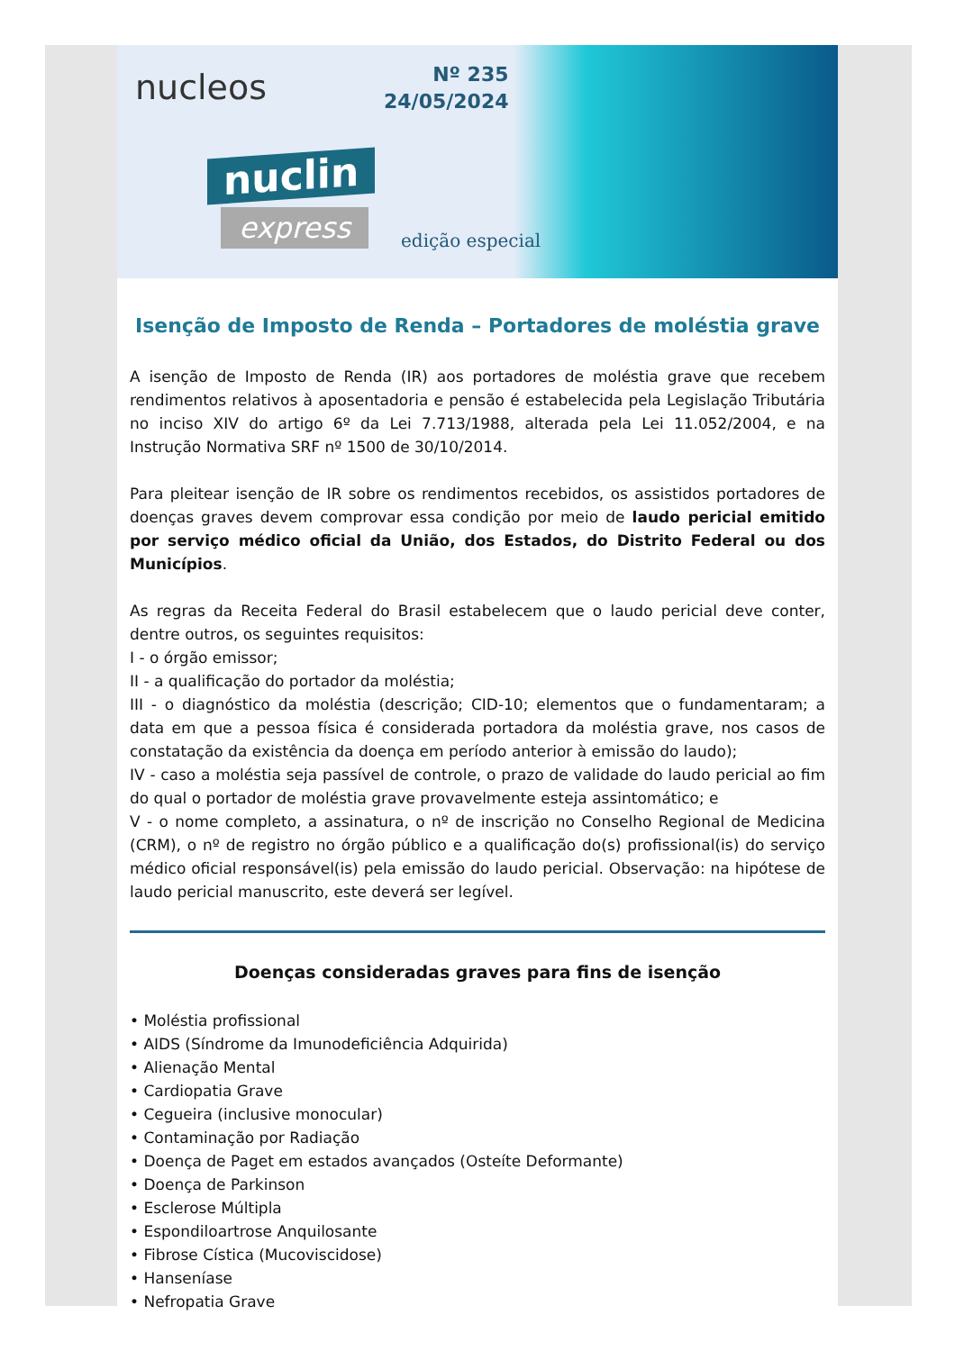nucleos
Nº 235
24/05/2024
nuclin
express edição especial
Isenção de Imposto de Renda – Portadores de moléstia grave
A isenção de Imposto de Renda (IR) aos portadores de moléstia grave que recebem rendimentos relativos à aposentadoria e pensão é estabelecida pela Legislação Tributária no inciso XIV do artigo 6º da Lei 7.713/1988, alterada pela Lei 11.052/2004, e na Instrução Normativa SRF nº 1500 de 30/10/2014.
Para pleitear isenção de IR sobre os rendimentos recebidos, os assistidos portadores de doenças graves devem comprovar essa condição por meio de laudo pericial emitido por serviço médico oficial da União, dos Estados, do Distrito Federal ou dos Municípios.
As regras da Receita Federal do Brasil estabelecem que o laudo pericial deve conter, dentre outros, os seguintes requisitos:
I - o órgão emissor;
II - a qualificação do portador da moléstia;
III - o diagnóstico da moléstia (descrição; CID-10; elementos que o fundamentaram; a data em que a pessoa física é considerada portadora da moléstia grave, nos casos de constatação da existência da doença em período anterior à emissão do laudo);
IV - caso a moléstia seja passível de controle, o prazo de validade do laudo pericial ao fim do qual o portador de moléstia grave provavelmente esteja assintomático; e
V - o nome completo, a assinatura, o nº de inscrição no Conselho Regional de Medicina (CRM), o nº de registro no órgão público e a qualificação do(s) profissional(is) do serviço médico oficial responsável(is) pela emissão do laudo pericial. Observação: na hipótese de laudo pericial manuscrito, este deverá ser legível.
Doenças consideradas graves para fins de isenção
• Moléstia profissional
• AIDS (Síndrome da Imunodeficiência Adquirida)
• Alienação Mental
• Cardiopatia Grave
• Cegueira (inclusive monocular)
• Contaminação por Radiação
• Doença de Paget em estados avançados (Osteíte Deformante)
• Doença de Parkinson
• Esclerose Múltipla
• Espondiloartrose Anquilosante
• Fibrose Cística (Mucoviscidose)
• Hanseníase
• Nefropatia Grave